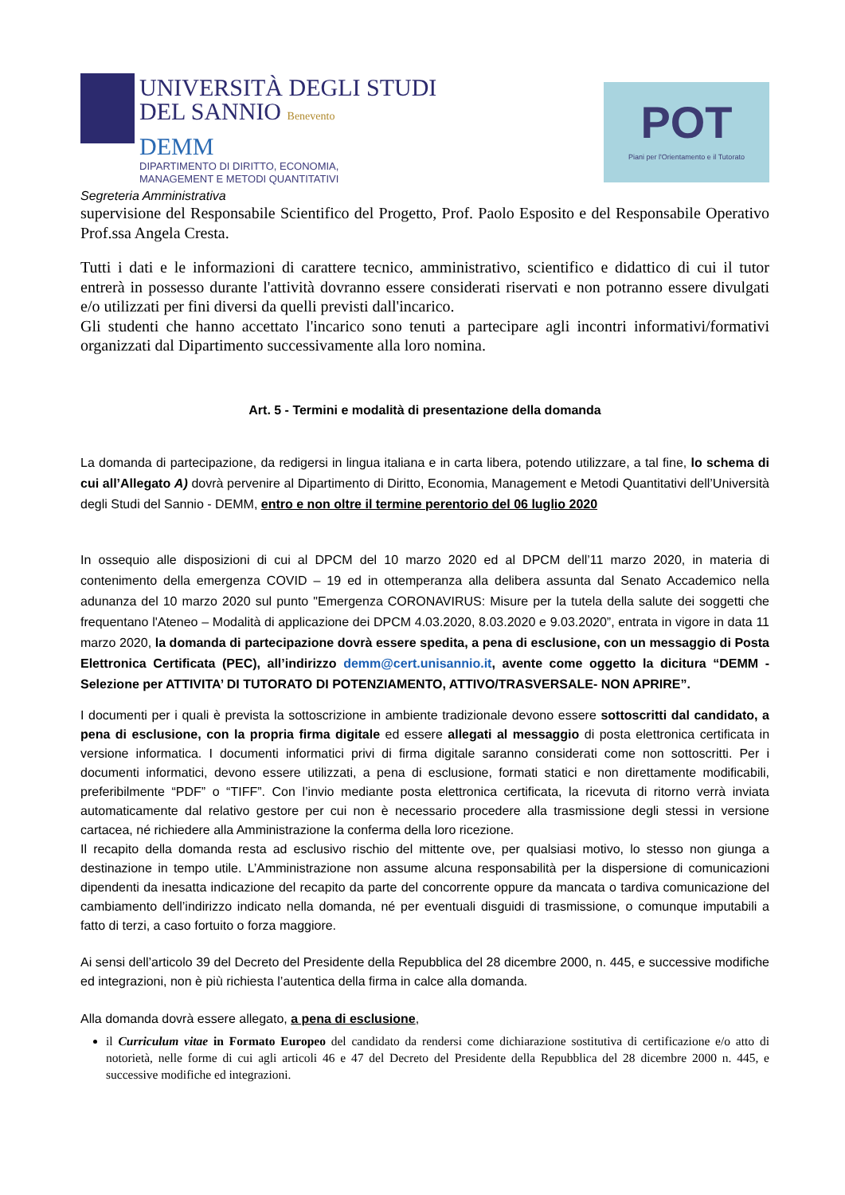UNIVERSITÀ DEGLI STUDI
DEL SANNIO Benevento
DEMM
DIPARTIMENTO DI DIRITTO, ECONOMIA,
MANAGEMENT E METODI QUANTITATIVI
POT
Piani per l'Orientamento e il Tutorato
Segreteria Amministrativa
supervisione del Responsabile Scientifico del Progetto, Prof. Paolo Esposito e del Responsabile Operativo Prof.ssa Angela Cresta.
Tutti i dati e le informazioni di carattere tecnico, amministrativo, scientifico e didattico di cui il tutor entrerà in possesso durante l'attività dovranno essere considerati riservati e non potranno essere divulgati e/o utilizzati per fini diversi da quelli previsti dall'incarico.
Gli studenti che hanno accettato l'incarico sono tenuti a partecipare agli incontri informativi/formativi organizzati dal Dipartimento successivamente alla loro nomina.
Art. 5 - Termini e modalità di presentazione della domanda
La domanda di partecipazione, da redigersi in lingua italiana e in carta libera, potendo utilizzare, a tal fine, lo schema di cui all’Allegato A) dovrà pervenire al Dipartimento di Diritto, Economia, Management e Metodi Quantitativi dell’Università degli Studi del Sannio - DEMM, entro e non oltre il termine perentorio del 06 luglio 2020
In ossequio alle disposizioni di cui al DPCM del 10 marzo 2020 ed al DPCM dell’11 marzo 2020, in materia di contenimento della emergenza COVID – 19 ed in ottemperanza alla delibera assunta dal Senato Accademico nella adunanza del 10 marzo 2020 sul punto "Emergenza CORONAVIRUS: Misure per la tutela della salute dei soggetti che frequentano l'Ateneo – Modalità di applicazione dei DPCM 4.03.2020, 8.03.2020 e 9.03.2020”, entrata in vigore in data 11 marzo 2020, la domanda di partecipazione dovrà essere spedita, a pena di esclusione, con un messaggio di Posta Elettronica Certificata (PEC), all’indirizzo demm@cert.unisannio.it, avente come oggetto la dicitura “DEMM - Selezione per ATTIVITA’ DI TUTORATO DI POTENZIAMENTO, ATTIVO/TRASVERSALE- NON APRIRE”.
I documenti per i quali è prevista la sottoscrizione in ambiente tradizionale devono essere sottoscritti dal candidato, a pena di esclusione, con la propria firma digitale ed essere allegati al messaggio di posta elettronica certificata in versione informatica. I documenti informatici privi di firma digitale saranno considerati come non sottoscritti. Per i documenti informatici, devono essere utilizzati, a pena di esclusione, formati statici e non direttamente modificabili, preferibilmente “PDF” o “TIFF”. Con l’invio mediante posta elettronica certificata, la ricevuta di ritorno verrà inviata automaticamente dal relativo gestore per cui non è necessario procedere alla trasmissione degli stessi in versione cartacea, né richiedere alla Amministrazione la conferma della loro ricezione.
Il recapito della domanda resta ad esclusivo rischio del mittente ove, per qualsiasi motivo, lo stesso non giunga a destinazione in tempo utile. L’Amministrazione non assume alcuna responsabilità per la dispersione di comunicazioni dipendenti da inesatta indicazione del recapito da parte del concorrente oppure da mancata o tardiva comunicazione del cambiamento dell’indirizzo indicato nella domanda, né per eventuali disguidi di trasmissione, o comunque imputabili a fatto di terzi, a caso fortuito o forza maggiore.
Ai sensi dell’articolo 39 del Decreto del Presidente della Repubblica del 28 dicembre 2000, n. 445, e successive modifiche ed integrazioni, non è più richiesta l’autentica della firma in calce alla domanda.
Alla domanda dovrà essere allegato, a pena di esclusione,
il Curriculum vitae in Formato Europeo del candidato da rendersi come dichiarazione sostitutiva di certificazione e/o atto di notorietà, nelle forme di cui agli articoli 46 e 47 del Decreto del Presidente della Repubblica del 28 dicembre 2000 n. 445, e successive modifiche ed integrazioni.